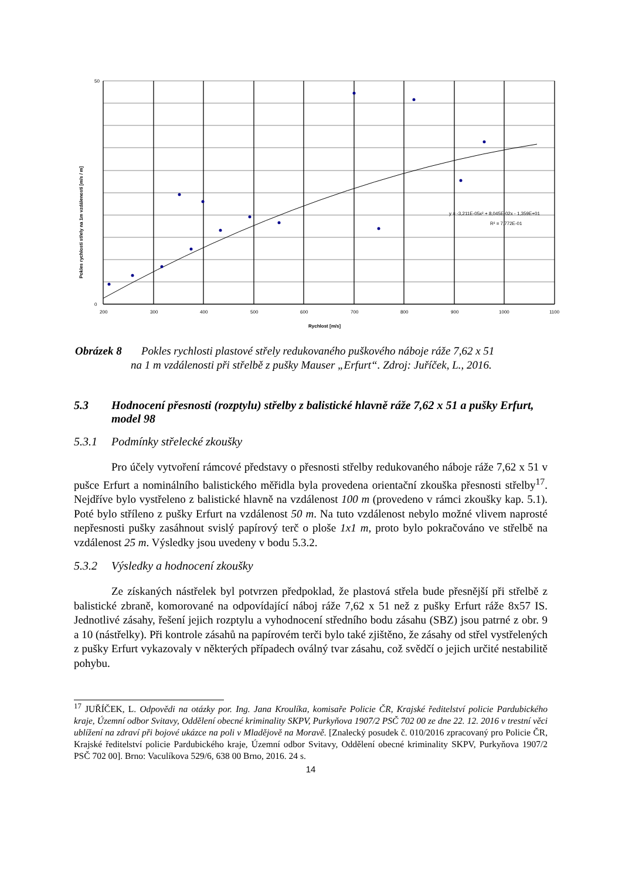y = -3,211E-05x² + 8,045E-02x - 1,359E+01
R² = 7,772E-01
50
0
200
300
400
500
600
700
800
900
1000
1100
Rychlost [m/s]
Pokles rychlosti střely na 1m vzdálenosti [m/s / m]
Obrázek 8 Pokles rychlosti plastové střely redukovaného puškového náboje ráže 7,62 x 51
na 1 m vzdálenosti při střelbě z pušky Mauser „Erfurt“. Zdroj: Juříček, L., 2016.
5.3 Hodnocení přesnosti (rozptylu) střelby z balistické hlavně ráže 7,62 x 51 a pušky Erfurt, model 98
5.3.1 Podmínky střelecké zkoušky
Pro účely vytvoření rámcové představy o přesnosti střelby redukovaného náboje ráže 7,62 x 51 v pušce Erfurt a nominálního balistického měřidla byla provedena orientační zkouška přesnosti střelby<sup>17</sup>. Nejdříve bylo vystřeleno z balistické hlavně na vzdálenost 100 m (provedeno v rámci zkoušky kap. 5.1). Poté bylo stříleno z pušky Erfurt na vzdálenost 50 m. Na tuto vzdálenost nebylo možné vlivem naprosté nepřesnosti pušky zasáhnout svislý papírový terč o ploše 1x1 m, proto bylo pokračováno ve střelbě na vzdálenost 25 m. Výsledky jsou uvedeny v bodu 5.3.2.
5.3.2 Výsledky a hodnocení zkoušky
Ze získaných nástřelek byl potvrzen předpoklad, že plastová střela bude přesnější při střelbě z balistické zbraně, komorované na odpovídající náboj ráže 7,62 x 51 než z pušky Erfurt ráže 8x57 IS. Jednotlivé zásahy, řešení jejich rozptylu a vyhodnocení středního bodu zásahu (SBZ) jsou patrné z obr. 9 a 10 (nástřelky). Při kontrole zásahů na papírovém terči bylo také zjištěno, že zásahy od střel vystřelených z pušky Erfurt vykazovaly v některých případech oválný tvar zásahu, což svědčí o jejich určité nestabilitě pohybu.
<sup>17</sup> JUŘÍČEK, L. Odpovědi na otázky por. Ing. Jana Kroulíka, komisaře Policie ČR, Krajské ředitelství policie Pardubického kraje, Územní odbor Svitavy, Oddělení obecné kriminality SKPV, Purkyňova 1907/2 PSČ 702 00 ze dne 22. 12. 2016 v trestní věci ublížení na zdraví při bojové ukázce na poli v Mladějově na Moravě. [Znalecký posudek č. 010/2016 zpracovaný pro Policie ČR, Krajské ředitelství policie Pardubického kraje, Územní odbor Svitavy, Oddělení obecné kriminality SKPV, Purkyňova 1907/2 PSČ 702 00]. Brno: Vaculíkova 529/6, 638 00 Brno, 2016. 24 s.
14